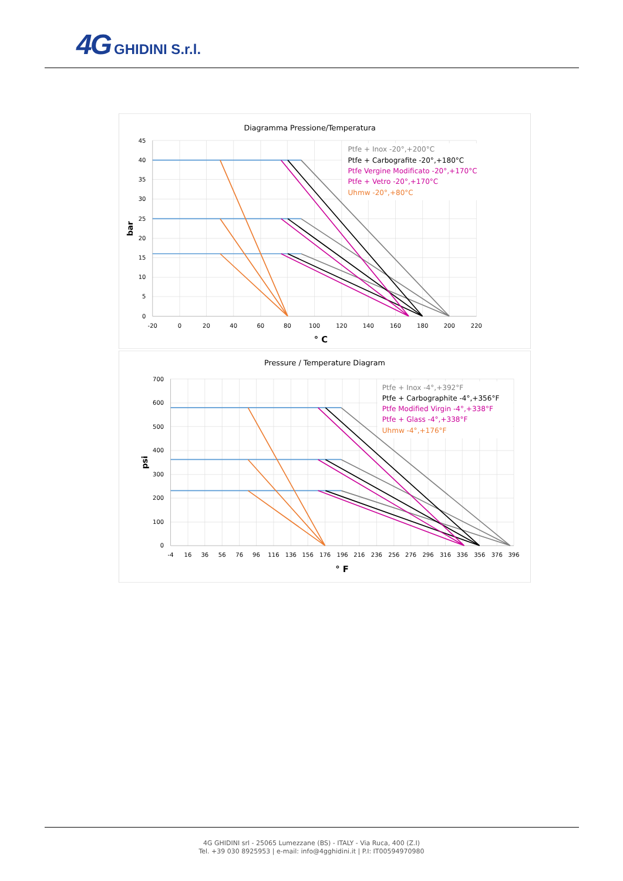4G GHIDINI S.r.l.
Diagramma Pressione/Temperatura
45
40
35
30
25
20
15
10
5
0
-20
0
20
40
60
80
100
120
140
160
180
200
220
° C
bar
Ptfe + Inox -20°,+200°C
Ptfe + Carbografite -20°,+180°C
Ptfe Vergine Modificato -20°,+170°C
Ptfe + Vetro -20°,+170°C
Uhmw -20°,+80°C
Pressure / Temperature Diagram
700
600
500
400
300
200
100
0
-4
16
36
56
76
96
116
136
156
176
196
216
236
256
276
296
316
336
356
376
396
° F
psi
Ptfe + Inox -4°,+392°F
Ptfe + Carbographite -4°,+356°F
Ptfe Modified Virgin -4°,+338°F
Ptfe + Glass -4°,+338°F
Uhmw -4°,+176°F
4G GHIDINI srl - 25065 Lumezzane (BS) - ITALY - Via Ruca, 400 (Z.I)
Tel. +39 030 8925953 | e-mail: info@4gghidini.it | P.I: IT00594970980